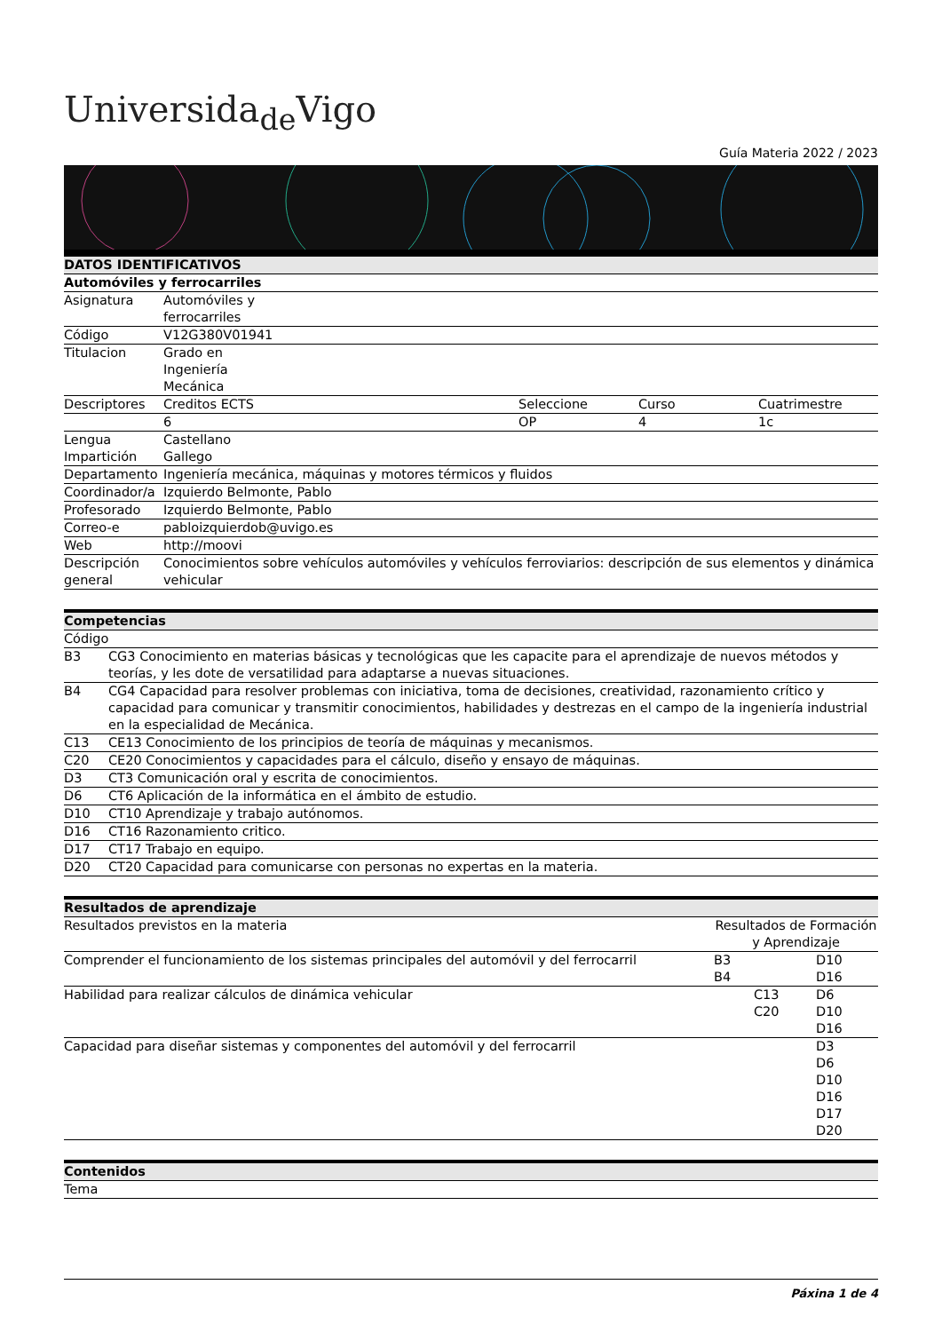Universida<sub>de</sub>Vigo
Guía Materia 2022 / 2023
| DATOS IDENTIFICATIVOS | | | | |
| --- | --- | --- | --- | --- |
| Automóviles y ferrocarriles | | | | |
| Asignatura | Automóviles y ferrocarriles | | | |
| Código | V12G380V01941 | | | |
| Titulacion | Grado en Ingeniería Mecánica | | | |
| Descriptores | Creditos ECTS | Seleccione | Curso | Cuatrimestre |
| | 6 | OP | 4 | 1c |
| Lengua Impartición | Castellano Gallego | | | |
| Departamento | Ingeniería mecánica, máquinas y motores térmicos y fluidos | | | |
| Coordinador/a | Izquierdo Belmonte, Pablo | | | |
| Profesorado | Izquierdo Belmonte, Pablo | | | |
| Correo-e | pabloizquierdob@uvigo.es | | | |
| Web | http://moovi | | | |
| Descripción general | Conocimientos sobre vehículos automóviles y vehículos ferroviarios: descripción de sus elementos y dinámica vehicular | | | |
| Competencias | |
| --- | --- |
| Código | |
| B3 | CG3 Conocimiento en materias básicas y tecnológicas que les capacite para el aprendizaje de nuevos métodos y teorías, y les dote de versatilidad para adaptarse a nuevas situaciones. |
| B4 | CG4 Capacidad para resolver problemas con iniciativa, toma de decisiones, creatividad, razonamiento crítico y capacidad para comunicar y transmitir conocimientos, habilidades y destrezas en el campo de la ingeniería industrial en la especialidad de Mecánica. |
| C13 | CE13 Conocimiento de los principios de teoría de máquinas y mecanismos. |
| C20 | CE20 Conocimientos y capacidades para el cálculo, diseño y ensayo de máquinas. |
| D3 | CT3 Comunicación oral y escrita de conocimientos. |
| D6 | CT6 Aplicación de la informática en el ámbito de estudio. |
| D10 | CT10 Aprendizaje y trabajo autónomos. |
| D16 | CT16 Razonamiento critico. |
| D17 | CT17 Trabajo en equipo. |
| D20 | CT20 Capacidad para comunicarse con personas no expertas en la materia. |
| Resultados de aprendizaje | | | |
| --- | --- | --- | --- |
| Resultados previstos en la materia | Resultados de Formación y Aprendizaje | | |
| Comprender el funcionamiento de los sistemas principales del automóvil y del ferrocarril | B3 B4 | | D10 D16 |
| Habilidad para realizar cálculos de dinámica vehicular | | C13 C20 | D6 D10 D16 |
| Capacidad para diseñar sistemas y componentes del automóvil y del ferrocarril | | | D3 D6 D10 D16 D17 D20 |
| Contenidos |
| --- |
| Tema |
Páxina 1 de 4